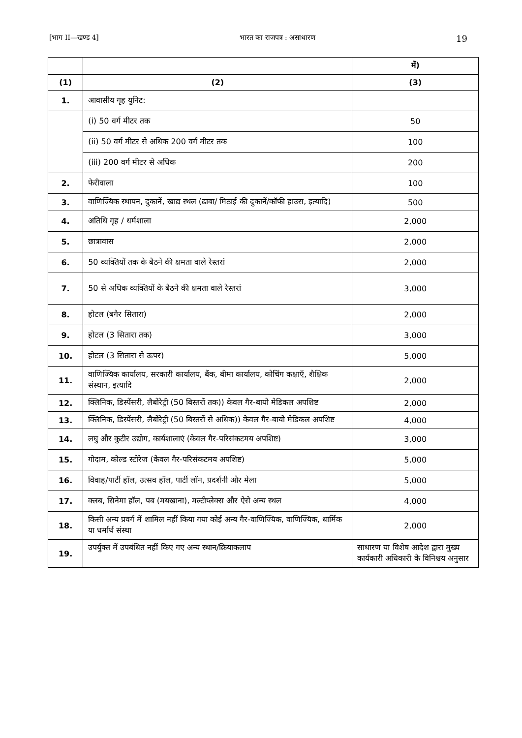[भाग II—खण्ड 4] भारत का राजपत्र : असाधारण 19
| | | में) |
| (1) | (2) | (3) |
| 1. | आवासीय गृह युनिट: | |
| | (i) 50 वर्ग मीटर तक | 50 |
| | (ii) 50 वर्ग मीटर से अधिक 200 वर्ग मीटर तक | 100 |
| | (iii) 200 वर्ग मीटर से अधिक | 200 |
| 2. | फेरीवाला | 100 |
| 3. | वाणिज्यिक स्थापन, दुकानें, खाद्य स्थल (ढाबा/ मिठाई की दुकानें/कॉफी हाउस, इत्यादि) | 500 |
| 4. | अतिथि गृह / धर्मशाला | 2,000 |
| 5. | छात्रावास | 2,000 |
| 6. | 50 व्यक्तियों तक के बैठने की क्षमता वाले रेस्तरां | 2,000 |
| 7. | 50 से अधिक व्यक्तियों के बैठने की क्षमता वाले रेस्तरां | 3,000 |
| 8. | होटल (बगैर सितारा) | 2,000 |
| 9. | होटल (3 सितारा तक) | 3,000 |
| 10. | होटल (3 सितारा से ऊपर) | 5,000 |
| 11. | वाणिज्यिक कार्यालय, सरकारी कार्यालय, बैंक, बीमा कार्यालय, कोचिंग कक्षाएँ, शैक्षिक संस्थान, इत्यादि | 2,000 |
| 12. | क्लिनिक, डिस्पेंसरी, लैबोरेट्री (50 बिस्तरों तक)) केवल गैर-बायो मेडिकल अपशिष्ट | 2,000 |
| 13. | क्लिनिक, डिस्पेंसरी, लैबोरेट्री (50 बिस्तरों से अधिक)) केवल गैर-बायो मेडिकल अपशिष्ट | 4,000 |
| 14. | लघु और कुटीर उद्योग, कार्यशालाएं (केवल गैर-परिसंकटमय अपशिष्ट) | 3,000 |
| 15. | गोदाम, कोल्ड स्टोरेज (केवल गैर-परिसंकटमय अपशिष्ट) | 5,000 |
| 16. | विवाह/पार्टी हॉल, उत्सव हॉल, पार्टी लॉन, प्रदर्शनी और मेला | 5,000 |
| 17. | क्लब, सिनेमा हॉल, पब (मयखाना), मल्टीप्लेक्स और ऐसे अन्य स्थल | 4,000 |
| 18. | किसी अन्य प्रवर्ग में शामिल नहीं किया गया कोई अन्य गैर-वाणिज्यिक, वाणिज्यिक, धार्मिक या धर्मार्थ संस्था | 2,000 |
| 19. | उपर्युक्त में उपबंधित नहीं किए गए अन्य स्थान/क्रियाकलाप | साधारण या विशेष आदेश द्वारा मुख्य कार्यकारी अधिकारी के विनिश्चय अनुसार |